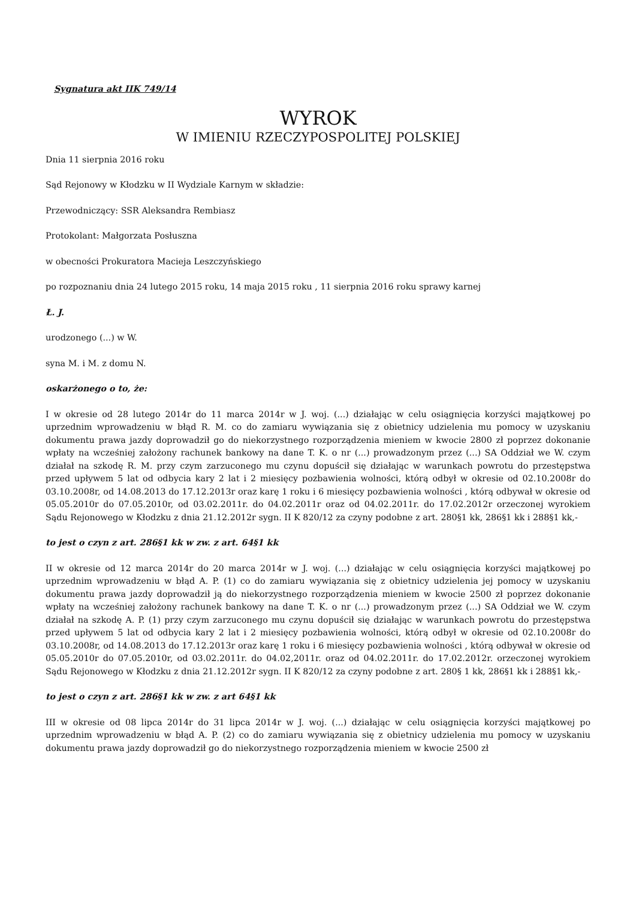Sygnatura akt IIK 749/14
WYROK
W IMIENIU RZECZYPOSPOLITEJ POLSKIEJ
Dnia 11 sierpnia 2016 roku
Sąd Rejonowy w Kłodzku w II Wydziale Karnym w składzie:
Przewodniczący: SSR Aleksandra Rembiasz
Protokolant: Małgorzata Posłuszna
w obecności Prokuratora Macieja Leszczyńskiego
po rozpoznaniu dnia 24 lutego 2015 roku, 14 maja 2015 roku , 11 sierpnia 2016 roku sprawy karnej
Ł. J.
urodzonego (...) w W.
syna M. i M. z domu N.
oskarżonego o to, że:
I w okresie od 28 lutego 2014r do 11 marca 2014r w J. woj. (...) działając w celu osiągnięcia korzyści majątkowej po uprzednim wprowadzeniu w błąd R. M. co do zamiaru wywiązania się z obietnicy udzielenia mu pomocy w uzyskaniu dokumentu prawa jazdy doprowadził go do niekorzystnego rozporządzenia mieniem w kwocie 2800 zł poprzez dokonanie wpłaty na wcześniej założony rachunek bankowy na dane T. K. o nr (...) prowadzonym przez (...) SA Oddział we W. czym działał na szkodę R. M. przy czym zarzuconego mu czynu dopuścił się działając w warunkach powrotu do przestępstwa przed upływem 5 lat od odbycia kary 2 lat i 2 miesięcy pozbawienia wolności, którą odbył w okresie od 02.10.2008r do 03.10.2008r, od 14.08.2013 do 17.12.2013r oraz karę 1 roku i 6 miesięcy pozbawienia wolności , którą odbywał w okresie od 05.05.2010r do 07.05.2010r, od 03.02.2011r. do 04.02.2011r oraz od 04.02.2011r. do 17.02.2012r orzeczonej wyrokiem Sądu Rejonowego w Kłodzku z dnia 21.12.2012r sygn. II K 820/12 za czyny podobne z art. 280§1 kk, 286§1 kk i 288§1 kk,-
to jest o czyn z art. 286§1 kk w zw. z art. 64§1 kk
II w okresie od 12 marca 2014r do 20 marca 2014r w J. woj. (...) działając w celu osiągnięcia korzyści majątkowej po uprzednim wprowadzeniu w błąd A. P. (1) co do zamiaru wywiązania się z obietnicy udzielenia jej pomocy w uzyskaniu dokumentu prawa jazdy doprowadził ją do niekorzystnego rozporządzenia mieniem w kwocie 2500 zł poprzez dokonanie wpłaty na wcześniej założony rachunek bankowy na dane T. K. o nr (...) prowadzonym przez (...) SA Oddział we W. czym działał na szkodę A. P. (1) przy czym zarzuconego mu czynu dopuścił się działając w warunkach powrotu do przestępstwa przed upływem 5 lat od odbycia kary 2 lat i 2 miesięcy pozbawienia wolności, którą odbył w okresie od 02.10.2008r do 03.10.2008r, od 14.08.2013 do 17.12.2013r oraz karę 1 roku i 6 miesięcy pozbawienia wolności , którą odbywał w okresie od 05.05.2010r do 07.05.2010r, od 03.02.2011r. do 04.02,2011r. oraz od 04.02.2011r. do 17.02.2012r. orzeczonej wyrokiem Sądu Rejonowego w Kłodzku z dnia 21.12.2012r sygn. II K 820/12 za czyny podobne z art. 280§ 1 kk, 286§1 kk i 288§1 kk,-
to jest o czyn z art. 286§1 kk w zw. z art 64§1 kk
III w okresie od 08 lipca 2014r do 31 lipca 2014r w J. woj. (...) działając w celu osiągnięcia korzyści majątkowej po uprzednim wprowadzeniu w błąd A. P. (2) co do zamiaru wywiązania się z obietnicy udzielenia mu pomocy w uzyskaniu dokumentu prawa jazdy doprowadził go do niekorzystnego rozporządzenia mieniem w kwocie 2500 zł